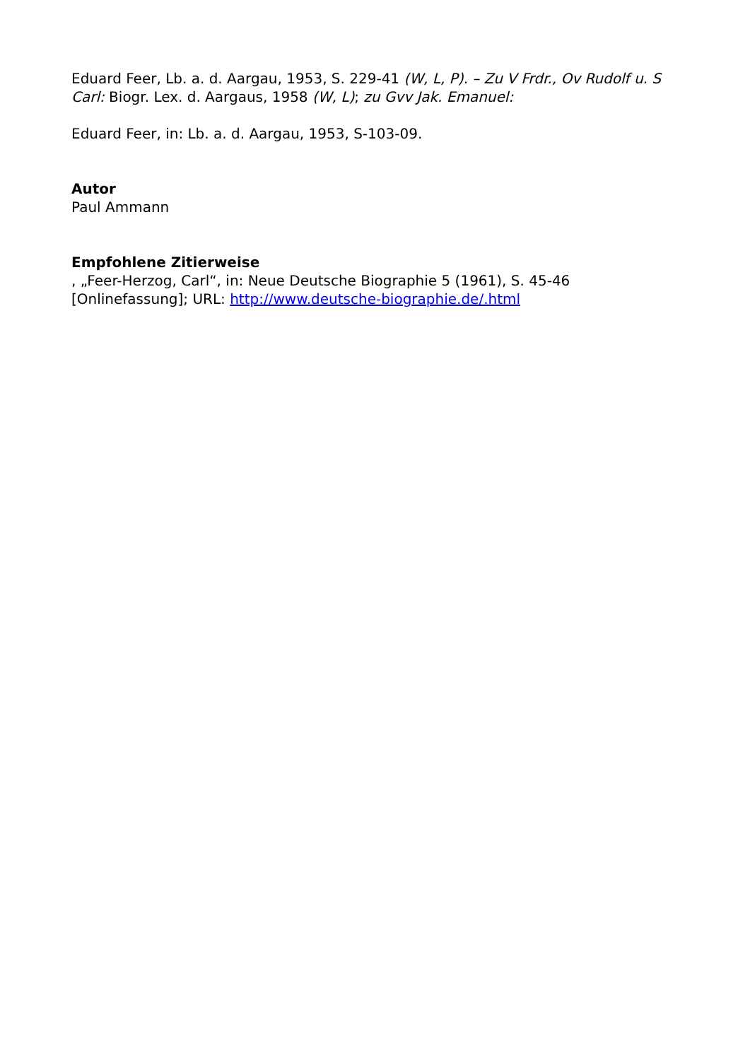Eduard Feer, Lb. a. d. Aargau, 1953, S. 229-41 (W, L, P). – Zu V Frdr., Ov Rudolf u. S Carl: Biogr. Lex. d. Aargaus, 1958 (W, L); zu Gvv Jak. Emanuel:
Eduard Feer, in: Lb. a. d. Aargau, 1953, S-103-09.
Autor
Paul Ammann
Empfohlene Zitierweise
, „Feer-Herzog, Carl“, in: Neue Deutsche Biographie 5 (1961), S. 45-46
[Onlinefassung]; URL: http://www.deutsche-biographie.de/.html